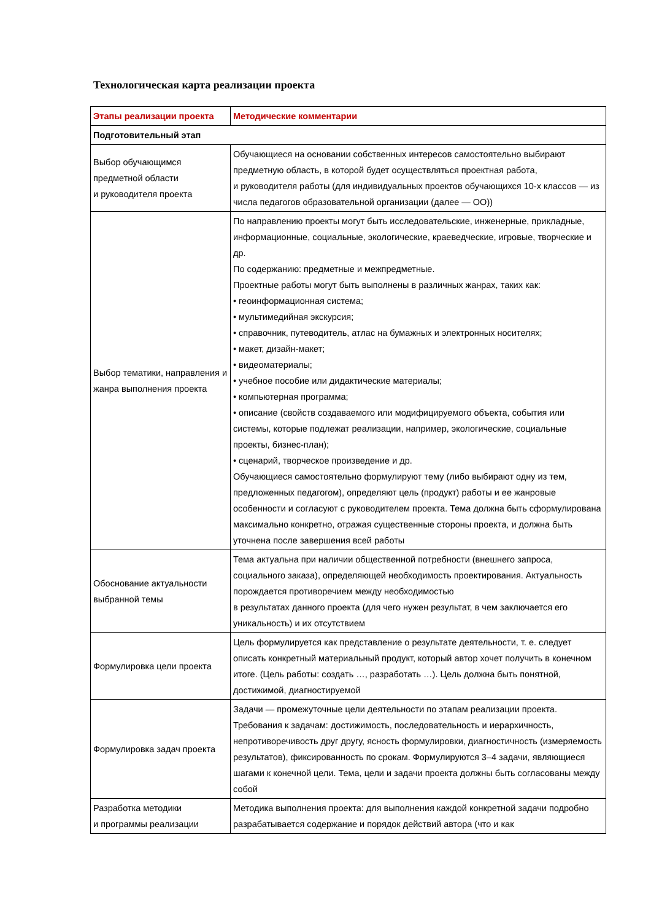Технологическая карта реализации проекта
| Этапы реализации проекта | Методические комментарии |
| --- | --- |
| Подготовительный этап | |
| Выбор обучающимся предметной области и руководителя проекта | Обучающиеся на основании собственных интересов самостоятельно выбирают предметную область, в которой будет осуществляться проектная работа, и руководителя работы (для индивидуальных проектов обучающихся 10-х классов — из числа педагогов образовательной организации (далее — ОО)) |
| Выбор тематики, направления и жанра выполнения проекта | По направлению проекты могут быть исследовательские, инженерные, прикладные, информационные, социальные, экологические, краеведческие, игровые, творческие и др. По содержанию: предметные и межпредметные. Проектные работы могут быть выполнены в различных жанрах, таких как: • геоинформационная система; • мультимедийная экскурсия; • справочник, путеводитель, атлас на бумажных и электронных носителях; • макет, дизайн-макет; • видеоматериалы; • учебное пособие или дидактические материалы; • компьютерная программа; • описание (свойств создаваемого или модифицируемого объекта, события или системы, которые подлежат реализации, например, экологические, социальные проекты, бизнес-план); • сценарий, творческое произведение и др. Обучающиеся самостоятельно формулируют тему (либо выбирают одну из тем, предложенных педагогом), определяют цель (продукт) работы и ее жанровые особенности и согласуют с руководителем проекта. Тема должна быть сформулирована максимально конкретно, отражая существенные стороны проекта, и должна быть уточнена после завершения всей работы |
| Обоснование актуальности выбранной темы | Тема актуальна при наличии общественной потребности (внешнего запроса, социального заказа), определяющей необходимость проектирования. Актуальность порождается противоречием между необходимостью в результатах данного проекта (для чего нужен результат, в чем заключается его уникальность) и их отсутствием |
| Формулировка цели проекта | Цель формулируется как представление о результате деятельности, т. е. следует описать конкретный материальный продукт, который автор хочет получить в конечном итоге. (Цель работы: создать …, разработать …). Цель должна быть понятной, достижимой, диагностируемой |
| Формулировка задач проекта | Задачи — промежуточные цели деятельности по этапам реализации проекта. Требования к задачам: достижимость, последовательность и иерархичность, непротиворечивость друг другу, ясность формулировки, диагностичность (измеряемость результатов), фиксированность по срокам. Формулируются 3–4 задачи, являющиеся шагами к конечной цели. Тема, цели и задачи проекта должны быть согласованы между собой |
| Разработка методики и программы реализации | Методика выполнения проекта: для выполнения каждой конкретной задачи подробно разрабатывается содержание и порядок действий автора (что и как |